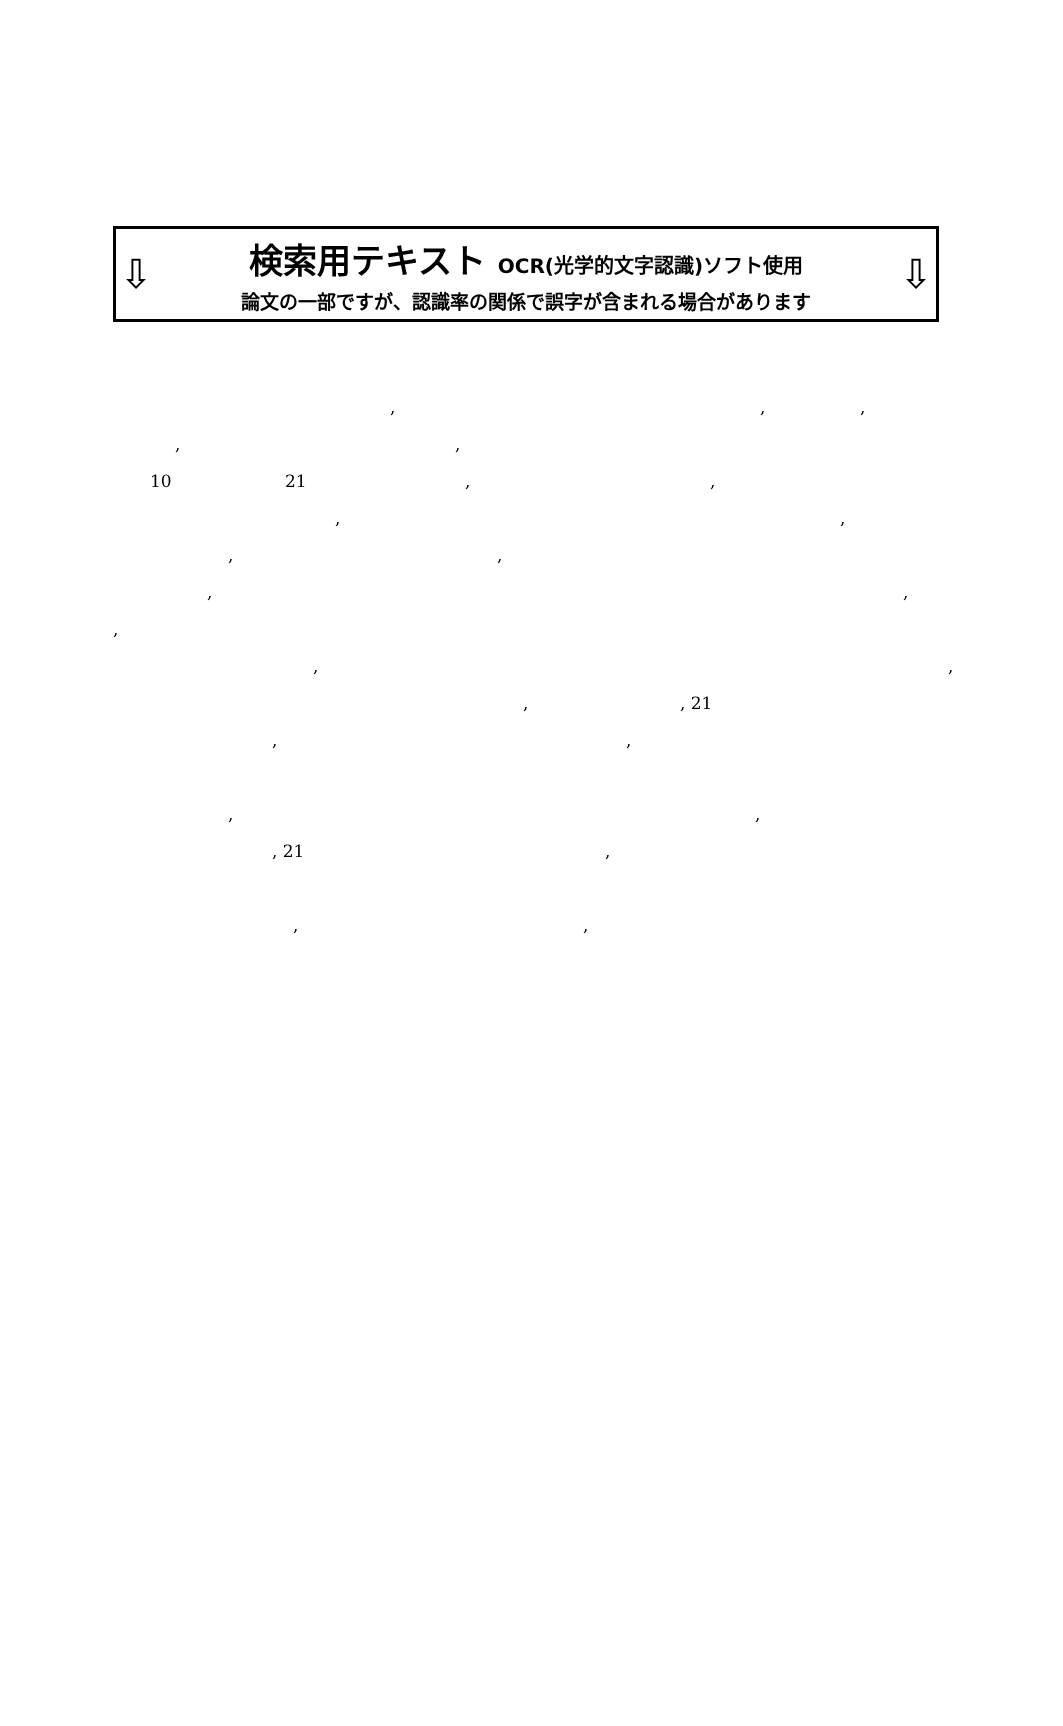⇩
検索用テキスト OCR(光学的文字認識)ソフト使用
論文の一部ですが、認識率の関係で誤字が含まれる場合があります
⇩
, , ,
, ,
10 21 , ,
, ,
, ,
, ,
,
, ,
, , 21
, ,
, ,
, 21 ,
, ,